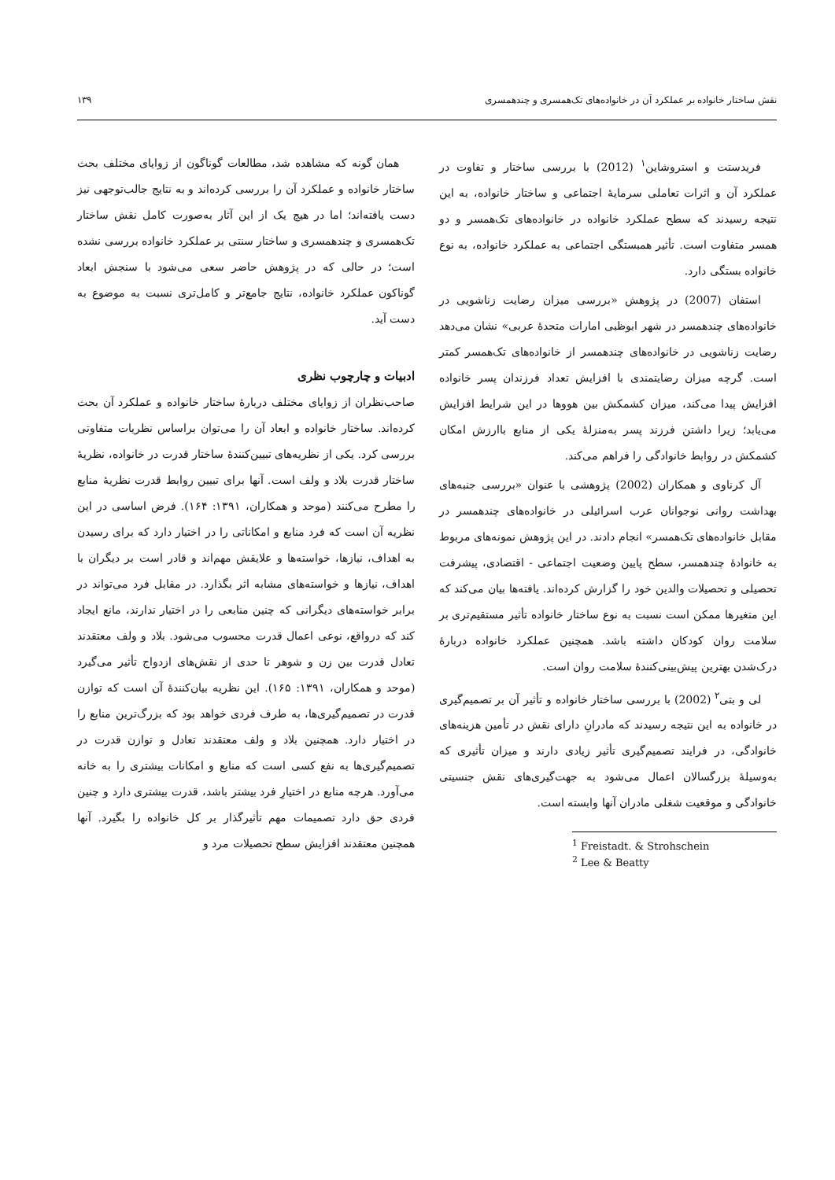نقش ساختار خانواده بر عملکرد آن در خانواده‌های تک‌همسری و چندهمسری ۱۳۹
فریدستت و استروشاین<sup>۱</sup> (2012) با بررسی ساختار و تفاوت در عملکرد آن و اثرات تعاملی سرمایهٔ اجتماعی و ساختار خانواده، به این نتیجه رسیدند که سطح عملکرد خانواده در خانواده‌های تک‌همسر و دو همسر متفاوت است. تأثیر همبستگی اجتماعی به عملکرد خانواده، به نوع خانواده بستگی دارد.
استفان (2007) در پژوهش «بررسی میزان رضایت زناشویی در خانواده‌های چندهمسر در شهر ابوظبی امارات متحدهٔ عربی» نشان می‌دهد رضایت زناشویی در خانواده‌های چندهمسر از خانواده‌های تک‌همسر کمتر است. گرچه میزان رضایتمندی با افزایش تعداد فرزندان پسر خانواده افزایش پیدا می‌کند، میزان کشمکش بین هووها در این شرایط افزایش می‌یابد؛ زیرا داشتن فرزند پسر به‌منزلهٔ یکی از منابع باارزش امکان کشمکش در روابط خانوادگی را فراهم می‌کند.
آل کرناوی و همکاران (2002) پژوهشی با عنوان «بررسی جنبه‌های بهداشت روانی نوجوانان عرب اسرائیلی در خانواده‌های چندهمسر در مقابل خانواده‌های تک‌همسر» انجام دادند. در این پژوهش نمونه‌های مربوط به خانوادهٔ چندهمسر، سطح پایین وضعیت اجتماعی - اقتصادی، پیشرفت تحصیلی و تحصیلات والدین خود را گزارش کرده‌اند. یافته‌ها بیان می‌کند که این متغیرها ممکن است نسبت به نوع ساختار خانواده تأثیر مستقیم‌تری بر سلامت روان کودکان داشته باشد. همچنین عملکرد خانواده دربارهٔ درک‌شدن بهترین پیش‌بینی‌کنندهٔ سلامت روان است.
لی و بتی<sup>۲</sup> (2002) با بررسی ساختار خانواده و تأثیر آن بر تصمیم‌گیری در خانواده به این نتیجه رسیدند که مادرانِ دارای نقش در تأمین هزینه‌های خانوادگی، در فرایند تصمیم‌گیری تأثیر زیادی دارند و میزان تأثیری که به‌وسیلهٔ بزرگسالان اعمال می‌شود به جهت‌گیری‌های نقش جنسیتی خانوادگی و موقعیت شغلی مادران آنها وابسته است.
<sup>1</sup> Freistadt. & Strohschein
<sup>2</sup> Lee & Beatty
همان گونه که مشاهده شد، مطالعات گوناگون از زوایای مختلف بحث ساختار خانواده و عملکرد آن را بررسی کرده‌اند و به نتایج جالب‌توجهی نیز دست یافته‌اند؛ اما در هیچ یک از این آثار به‌صورت کامل نقش ساختار تک‌همسری و چندهمسری و ساختار سنتی بر عملکرد خانواده بررسی نشده است؛ در حالی که در پژوهش حاضر سعی می‌شود با سنجش ابعاد گوناکون عملکرد خانواده، نتایج جامع‌تر و کامل‌تری نسبت به موضوع به دست آید.
ادبیات و چارچوب نظری
صاحب‌نظران از زوایای مختلف دربارهٔ ساختار خانواده و عملکرد آن بحث کرده‌اند. ساختار خانواده و ابعاد آن را می‌توان براساس نظریات متفاوتی بررسی کرد. یکی از نظریه‌های تبیین‌کنندهٔ ساختار قدرت در خانواده، نظریهٔ ساختار قدرت بلاد و ولف است. آنها برای تبیین روابط قدرت نظریهٔ منابع را مطرح می‌کنند (موحد و همکاران، ۱۳۹۱: ۱۶۴). فرض اساسی در این نظریه آن است که فرد منابع و امکاناتی را در اختیار دارد که برای رسیدن به اهداف، نیازها، خواسته‌ها و علایقش مهم‌اند و قادر است بر دیگران با اهداف، نیازها و خواسته‌های مشابه اثر بگذارد. در مقابل فرد می‌تواند در برابر خواسته‌های دیگرانی که چنین منابعی را در اختیار ندارند، مانع ایجاد کند که درواقع، نوعی اعمال قدرت محسوب می‌شود. بلاد و ولف معتقدند تعادل قدرت بین زن و شوهر تا حدی از نقش‌های ازدواج تأثیر می‌گیرد (موحد و همکاران، ۱۳۹۱: ۱۶۵). این نظریه بیان‌کنندهٔ آن است که توازن قدرت در تصمیم‌گیری‌ها، به طرف فردی خواهد بود که بزرگ‌ترین منابع را در اختیار دارد. همچنین بلاد و ولف معتقدند تعادل و توازن قدرت در تصمیم‌گیری‌ها به نفع کسی است که منابع و امکانات بیشتری را به خانه می‌آورد. هرچه منابع در اختیارِ فرد بیشتر باشد، قدرت بیشتری دارد و چنین فردی حق دارد تصمیمات مهم تأثیرگذار بر کل خانواده را بگیرد. آنها همچنین معتقدند افزایش سطح تحصیلات مرد و